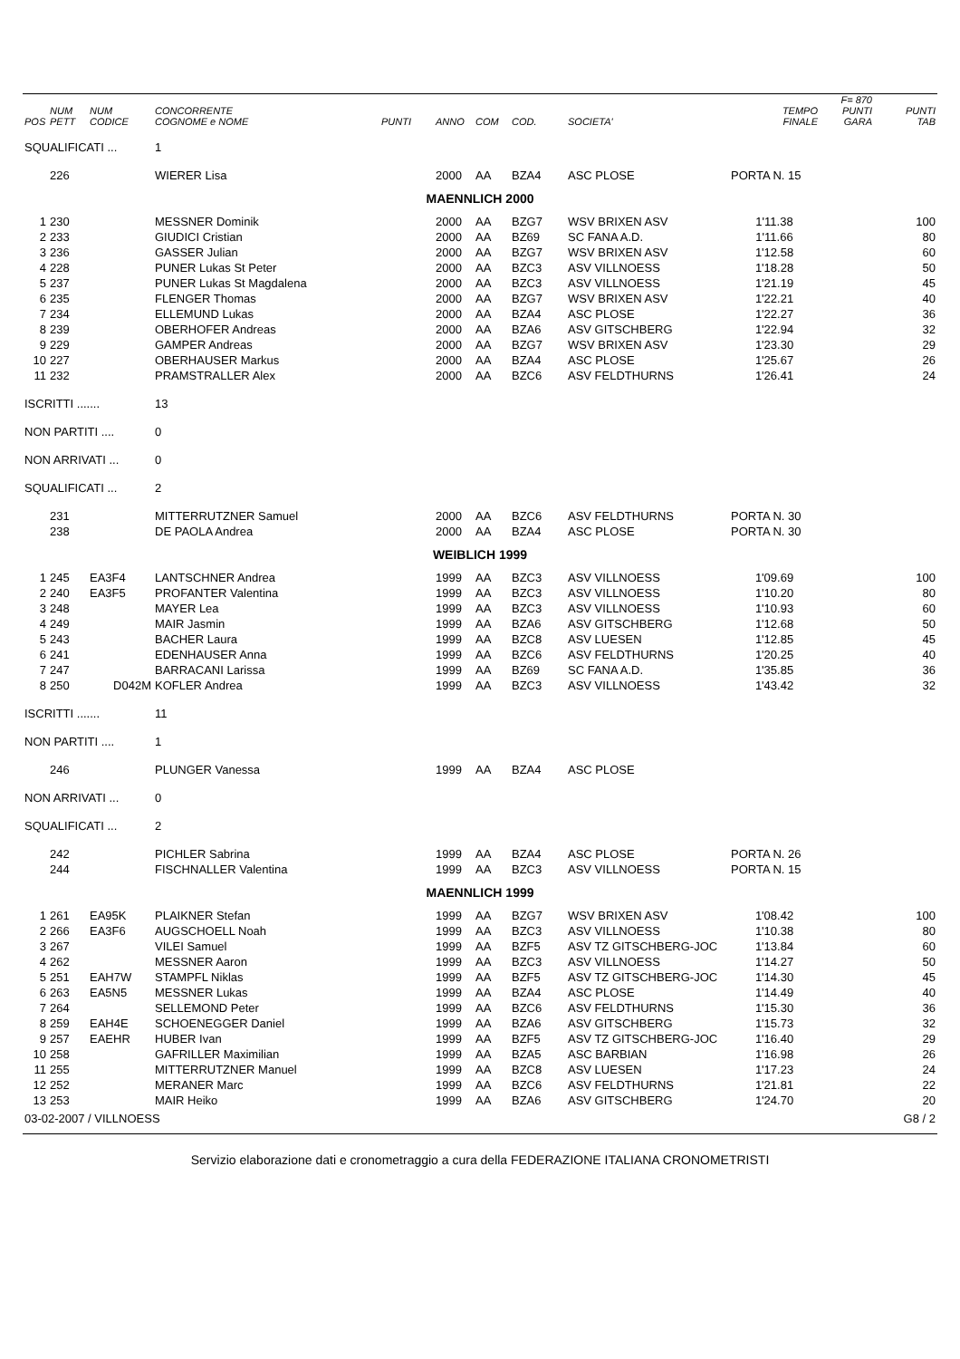| POS | NUM PETT | NUM CODICE | CONCORRENTE COGNOME e NOME | PUNTI | ANNO | COM | COD. | SOCIETA' | TEMPO FINALE | F= 870 PUNTI GARA | PUNTI TAB |
| --- | --- | --- | --- | --- | --- | --- | --- | --- | --- | --- | --- |
| SQUALIFICATI ... | | | 1 | | | | | | | | |
| | 226 | | WIERER Lisa | | 2000 | AA | BZA4 | ASC PLOSE | PORTA N. 15 | | |
| MAENNLICH 2000 | | | | | | | | | | | |
| 1 | 230 | | MESSNER Dominik | | 2000 | AA | BZG7 | WSV BRIXEN ASV | 1'11.38 | | 100 |
| 2 | 233 | | GIUDICI Cristian | | 2000 | AA | BZ69 | SC FANA A.D. | 1'11.66 | | 80 |
| 3 | 236 | | GASSER Julian | | 2000 | AA | BZG7 | WSV BRIXEN ASV | 1'12.58 | | 60 |
| 4 | 228 | | PUNER Lukas St Peter | | 2000 | AA | BZC3 | ASV VILLNOESS | 1'18.28 | | 50 |
| 5 | 237 | | PUNER Lukas St Magdalena | | 2000 | AA | BZC3 | ASV VILLNOESS | 1'21.19 | | 45 |
| 6 | 235 | | FLENGER Thomas | | 2000 | AA | BZG7 | WSV BRIXEN ASV | 1'22.21 | | 40 |
| 7 | 234 | | ELLEMUND Lukas | | 2000 | AA | BZA4 | ASC PLOSE | 1'22.27 | | 36 |
| 8 | 239 | | OBERHOFER Andreas | | 2000 | AA | BZA6 | ASV GITSCHBERG | 1'22.94 | | 32 |
| 9 | 229 | | GAMPER Andreas | | 2000 | AA | BZG7 | WSV BRIXEN ASV | 1'23.30 | | 29 |
| 10 | 227 | | OBERHAUSER Markus | | 2000 | AA | BZA4 | ASC PLOSE | 1'25.67 | | 26 |
| 11 | 232 | | PRAMSTRALLER Alex | | 2000 | AA | BZC6 | ASV FELDTHURNS | 1'26.41 | | 24 |
| ISCRITTI ....... | | | 13 | | | | | | | | |
| NON PARTITI .... | | | 0 | | | | | | | | |
| NON ARRIVATI ... | | | 0 | | | | | | | | |
| SQUALIFICATI ... | | | 2 | | | | | | | | |
| | 231 | | MITTERRUTZNER Samuel | | 2000 | AA | BZC6 | ASV FELDTHURNS | PORTA N. 30 | | |
| | 238 | | DE PAOLA Andrea | | 2000 | AA | BZA4 | ASC PLOSE | PORTA N. 30 | | |
| WEIBLICH 1999 | | | | | | | | | | | |
| 1 | 245 | EA3F4 | LANTSCHNER Andrea | | 1999 | AA | BZC3 | ASV VILLNOESS | 1'09.69 | | 100 |
| 2 | 240 | EA3F5 | PROFANTER Valentina | | 1999 | AA | BZC3 | ASV VILLNOESS | 1'10.20 | | 80 |
| 3 | 248 | | MAYER Lea | | 1999 | AA | BZC3 | ASV VILLNOESS | 1'10.93 | | 60 |
| 4 | 249 | | MAIR Jasmin | | 1999 | AA | BZA6 | ASV GITSCHBERG | 1'12.68 | | 50 |
| 5 | 243 | | BACHER Laura | | 1999 | AA | BZC8 | ASV LUESEN | 1'12.85 | | 45 |
| 6 | 241 | | EDENHAUSER Anna | | 1999 | AA | BZC6 | ASV FELDTHURNS | 1'20.25 | | 40 |
| 7 | 247 | | BARRACANI Larissa | | 1999 | AA | BZ69 | SC FANA A.D. | 1'35.85 | | 36 |
| 8 | 250 | D042M | KOFLER Andrea | | 1999 | AA | BZC3 | ASV VILLNOESS | 1'43.42 | | 32 |
| ISCRITTI ....... | | | 11 | | | | | | | | |
| NON PARTITI .... | | | 1 | | | | | | | | |
| | 246 | | PLUNGER Vanessa | | 1999 | AA | BZA4 | ASC PLOSE | | | |
| NON ARRIVATI ... | | | 0 | | | | | | | | |
| SQUALIFICATI ... | | | 2 | | | | | | | | |
| | 242 | | PICHLER Sabrina | | 1999 | AA | BZA4 | ASC PLOSE | PORTA N. 26 | | |
| | 244 | | FISCHNALLER Valentina | | 1999 | AA | BZC3 | ASV VILLNOESS | PORTA N. 15 | | |
| MAENNLICH 1999 | | | | | | | | | | | |
| 1 | 261 | EA95K | PLAIKNER Stefan | | 1999 | AA | BZG7 | WSV BRIXEN ASV | 1'08.42 | | 100 |
| 2 | 266 | EA3F6 | AUGSCHOELL Noah | | 1999 | AA | BZC3 | ASV VILLNOESS | 1'10.38 | | 80 |
| 3 | 267 | | VILEI Samuel | | 1999 | AA | BZF5 | ASV TZ GITSCHBERG-JOC | 1'13.84 | | 60 |
| 4 | 262 | | MESSNER Aaron | | 1999 | AA | BZC3 | ASV VILLNOESS | 1'14.27 | | 50 |
| 5 | 251 | EAH7W | STAMPFL Niklas | | 1999 | AA | BZF5 | ASV TZ GITSCHBERG-JOC | 1'14.30 | | 45 |
| 6 | 263 | EA5N5 | MESSNER Lukas | | 1999 | AA | BZA4 | ASC PLOSE | 1'14.49 | | 40 |
| 7 | 264 | | SELLEMOND Peter | | 1999 | AA | BZC6 | ASV FELDTHURNS | 1'15.30 | | 36 |
| 8 | 259 | EAH4E | SCHOENEGGER Daniel | | 1999 | AA | BZA6 | ASV GITSCHBERG | 1'15.73 | | 32 |
| 9 | 257 | EAEHR | HUBER Ivan | | 1999 | AA | BZF5 | ASV TZ GITSCHBERG-JOC | 1'16.40 | | 29 |
| 10 | 258 | | GAFRILLER Maximilian | | 1999 | AA | BZA5 | ASC BARBIAN | 1'16.98 | | 26 |
| 11 | 255 | | MITTERRUTZNER Manuel | | 1999 | AA | BZC8 | ASV LUESEN | 1'17.23 | | 24 |
| 12 | 252 | | MERANER Marc | | 1999 | AA | BZC6 | ASV FELDTHURNS | 1'21.81 | | 22 |
| 13 | 253 | | MAIR Heiko | | 1999 | AA | BZA6 | ASV GITSCHBERG | 1'24.70 | | 20 |
| 03-02-2007 / VILLNOESS | | | | | | | | | | | G8 / 2 |
Servizio elaborazione dati e cronometraggio a cura della FEDERAZIONE ITALIANA CRONOMETRISTI